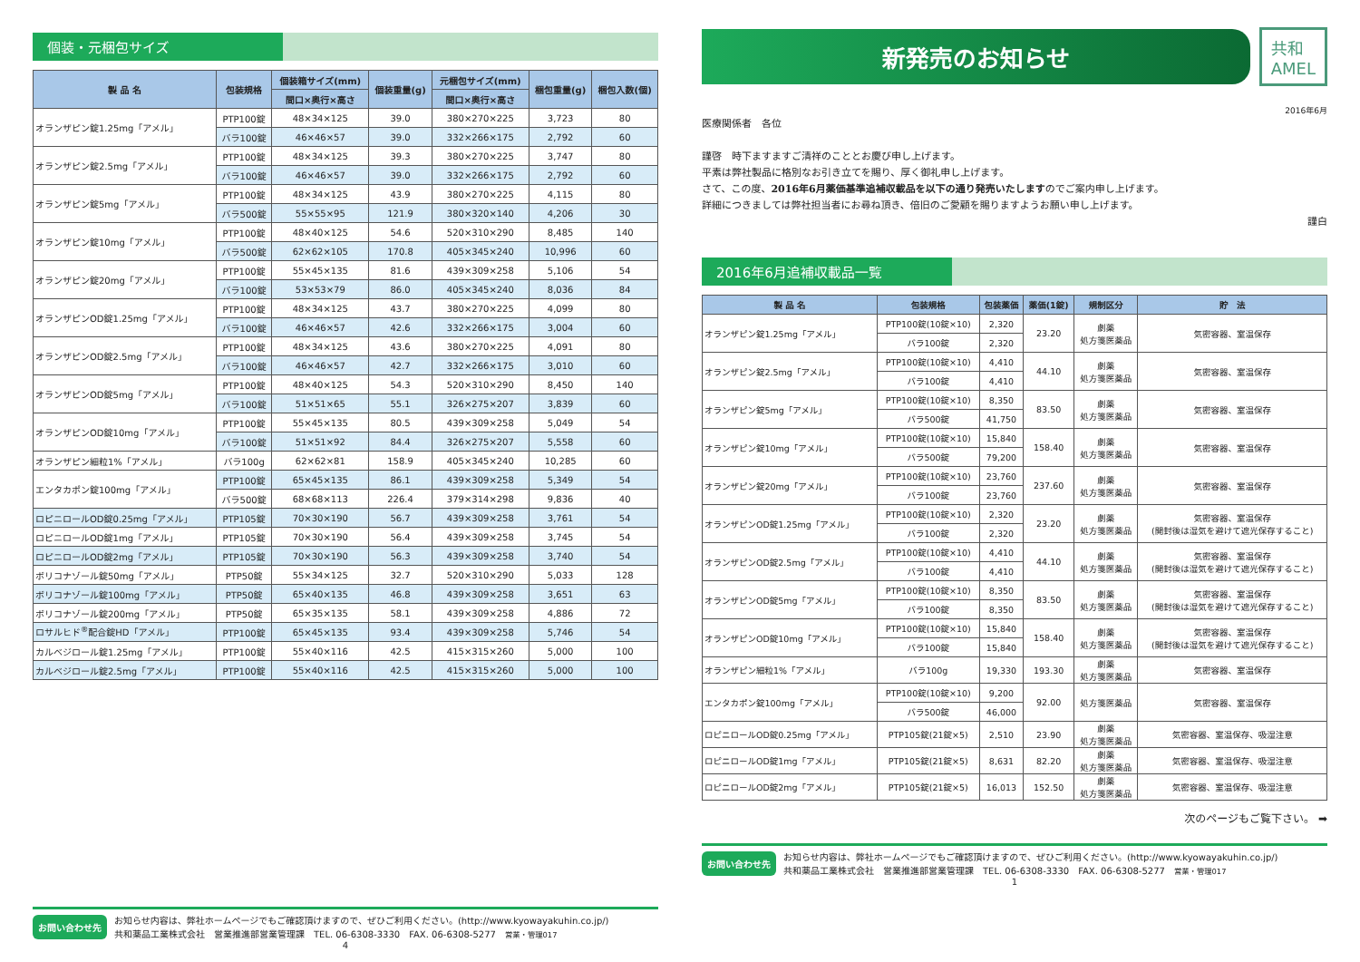個装・元梱包サイズ
| 製 品 名 | 包装規格 | 個装箱サイズ(mm) | 個装重量(g) | 元梱包サイズ(mm) | 梱包重量(g) | 梱包入数(個) |
| --- | --- | --- | --- | --- | --- | --- |
| | | 間口×奥行×高さ | | 間口×奥行×高さ | | |
| オランザピン錠1.25mg「アメル」 | PTP100錠 | 48×34×125 | 39.0 | 380×270×225 | 3,723 | 80 |
| | バラ100錠 | 46×46×57 | 39.0 | 332×266×175 | 2,792 | 60 |
| オランザピン錠2.5mg「アメル」 | PTP100錠 | 48×34×125 | 39.3 | 380×270×225 | 3,747 | 80 |
| | バラ100錠 | 46×46×57 | 39.0 | 332×266×175 | 2,792 | 60 |
| オランザピン錠5mg「アメル」 | PTP100錠 | 48×34×125 | 43.9 | 380×270×225 | 4,115 | 80 |
| | バラ500錠 | 55×55×95 | 121.9 | 380×320×140 | 4,206 | 30 |
| オランザピン錠10mg「アメル」 | PTP100錠 | 48×40×125 | 54.6 | 520×310×290 | 8,485 | 140 |
| | バラ500錠 | 62×62×105 | 170.8 | 405×345×240 | 10,996 | 60 |
| オランザピン錠20mg「アメル」 | PTP100錠 | 55×45×135 | 81.6 | 439×309×258 | 5,106 | 54 |
| | バラ100錠 | 53×53×79 | 86.0 | 405×345×240 | 8,036 | 84 |
| オランザピンOD錠1.25mg「アメル」 | PTP100錠 | 48×34×125 | 43.7 | 380×270×225 | 4,099 | 80 |
| | バラ100錠 | 46×46×57 | 42.6 | 332×266×175 | 3,004 | 60 |
| オランザピンOD錠2.5mg「アメル」 | PTP100錠 | 48×34×125 | 43.6 | 380×270×225 | 4,091 | 80 |
| | バラ100錠 | 46×46×57 | 42.7 | 332×266×175 | 3,010 | 60 |
| オランザピンOD錠5mg「アメル」 | PTP100錠 | 48×40×125 | 54.3 | 520×310×290 | 8,450 | 140 |
| | バラ100錠 | 51×51×65 | 55.1 | 326×275×207 | 3,839 | 60 |
| オランザピンOD錠10mg「アメル」 | PTP100錠 | 55×45×135 | 80.5 | 439×309×258 | 5,049 | 54 |
| | バラ100錠 | 51×51×92 | 84.4 | 326×275×207 | 5,558 | 60 |
| オランザピン細粒1%「アメル」 | バラ100g | 62×62×81 | 158.9 | 405×345×240 | 10,285 | 60 |
| エンタカポン錠100mg「アメル」 | PTP100錠 | 65×45×135 | 86.1 | 439×309×258 | 5,349 | 54 |
| | バラ500錠 | 68×68×113 | 226.4 | 379×314×298 | 9,836 | 40 |
| ロピニロールOD錠0.25mg「アメル」 | PTP105錠 | 70×30×190 | 56.7 | 439×309×258 | 3,761 | 54 |
| ロピニロールOD錠1mg「アメル」 | PTP105錠 | 70×30×190 | 56.4 | 439×309×258 | 3,745 | 54 |
| ロピニロールOD錠2mg「アメル」 | PTP105錠 | 70×30×190 | 56.3 | 439×309×258 | 3,740 | 54 |
| ボリコナゾール錠50mg「アメル」 | PTP50錠 | 55×34×125 | 32.7 | 520×310×290 | 5,033 | 128 |
| ボリコナゾール錠100mg「アメル」 | PTP50錠 | 65×40×135 | 46.8 | 439×309×258 | 3,651 | 63 |
| ボリコナゾール錠200mg「アメル」 | PTP50錠 | 65×35×135 | 58.1 | 439×309×258 | 4,886 | 72 |
| ロサルヒド<sup>®</sup>配合錠HD「アメル」 | PTP100錠 | 65×45×135 | 93.4 | 439×309×258 | 5,746 | 54 |
| カルベジロール錠1.25mg「アメル」 | PTP100錠 | 55×40×116 | 42.5 | 415×315×260 | 5,000 | 100 |
| カルベジロール錠2.5mg「アメル」 | PTP100錠 | 55×40×116 | 42.5 | 415×315×260 | 5,000 | 100 |
お問い合わせ先
お知らせ内容は、弊社ホームページでもご確認頂けますので、ぜひご利用ください。(http://www.kyowayakuhin.co.jp/)
共和薬品工業株式会社　営業推進部営業管理課　TEL. 06-6308-3330　FAX. 06-6308-5277　営業・管理017
4
新発売のお知らせ
共和
AMEL
2016年6月
医療関係者　各位
謹啓　時下ますますご清祥のこととお慶び申し上げます。
平素は弊社製品に格別なお引き立てを賜り、厚く御礼申し上げます。
さて、この度、2016年6月薬価基準追補収載品を以下の通り発売いたしますのでご案内申し上げます。
詳細につきましては弊社担当者にお尋ね頂き、倍旧のご愛顧を賜りますようお願い申し上げます。
謹白
2016年6月追補収載品一覧
| 製 品 名 | 包装規格 | 包装薬価 | 薬価(1錠) | 規制区分 | 貯 法 |
| --- | --- | --- | --- | --- | --- |
| オランザピン錠1.25mg「アメル」 | PTP100錠(10錠×10) | 2,320 | 23.20 | 劇薬 処方箋医薬品 | 気密容器、室温保存 |
| | バラ100錠 | 2,320 | | | |
| オランザピン錠2.5mg「アメル」 | PTP100錠(10錠×10) | 4,410 | 44.10 | 劇薬 処方箋医薬品 | 気密容器、室温保存 |
| | バラ100錠 | 4,410 | | | |
| オランザピン錠5mg「アメル」 | PTP100錠(10錠×10) | 8,350 | 83.50 | 劇薬 処方箋医薬品 | 気密容器、室温保存 |
| | バラ500錠 | 41,750 | | | |
| オランザピン錠10mg「アメル」 | PTP100錠(10錠×10) | 15,840 | 158.40 | 劇薬 処方箋医薬品 | 気密容器、室温保存 |
| | バラ500錠 | 79,200 | | | |
| オランザピン錠20mg「アメル」 | PTP100錠(10錠×10) | 23,760 | 237.60 | 劇薬 処方箋医薬品 | 気密容器、室温保存 |
| | バラ100錠 | 23,760 | | | |
| オランザピンOD錠1.25mg「アメル」 | PTP100錠(10錠×10) | 2,320 | 23.20 | 劇薬 処方箋医薬品 | 気密容器、室温保存 (開封後は湿気を避けて遮光保存すること) |
| | バラ100錠 | 2,320 | | | |
| オランザピンOD錠2.5mg「アメル」 | PTP100錠(10錠×10) | 4,410 | 44.10 | 劇薬 処方箋医薬品 | 気密容器、室温保存 (開封後は湿気を避けて遮光保存すること) |
| | バラ100錠 | 4,410 | | | |
| オランザピンOD錠5mg「アメル」 | PTP100錠(10錠×10) | 8,350 | 83.50 | 劇薬 処方箋医薬品 | 気密容器、室温保存 (開封後は湿気を避けて遮光保存すること) |
| | バラ100錠 | 8,350 | | | |
| オランザピンOD錠10mg「アメル」 | PTP100錠(10錠×10) | 15,840 | 158.40 | 劇薬 処方箋医薬品 | 気密容器、室温保存 (開封後は湿気を避けて遮光保存すること) |
| | バラ100錠 | 15,840 | | | |
| オランザピン細粒1%「アメル」 | バラ100g | 19,330 | 193.30 | 劇薬 処方箋医薬品 | 気密容器、室温保存 |
| エンタカポン錠100mg「アメル」 | PTP100錠(10錠×10) | 9,200 | 92.00 | 処方箋医薬品 | 気密容器、室温保存 |
| | バラ500錠 | 46,000 | | | |
| ロピニロールOD錠0.25mg「アメル」 | PTP105錠(21錠×5) | 2,510 | 23.90 | 劇薬 処方箋医薬品 | 気密容器、室温保存、吸湿注意 |
| ロピニロールOD錠1mg「アメル」 | PTP105錠(21錠×5) | 8,631 | 82.20 | 劇薬 処方箋医薬品 | 気密容器、室温保存、吸湿注意 |
| ロピニロールOD錠2mg「アメル」 | PTP105錠(21錠×5) | 16,013 | 152.50 | 劇薬 処方箋医薬品 | 気密容器、室温保存、吸湿注意 |
次のページもご覧下さい。 ➡
お問い合わせ先
お知らせ内容は、弊社ホームページでもご確認頂けますので、ぜひご利用ください。(http://www.kyowayakuhin.co.jp/)
共和薬品工業株式会社　営業推進部営業管理課　TEL. 06-6308-3330　FAX. 06-6308-5277　営業・管理017
1